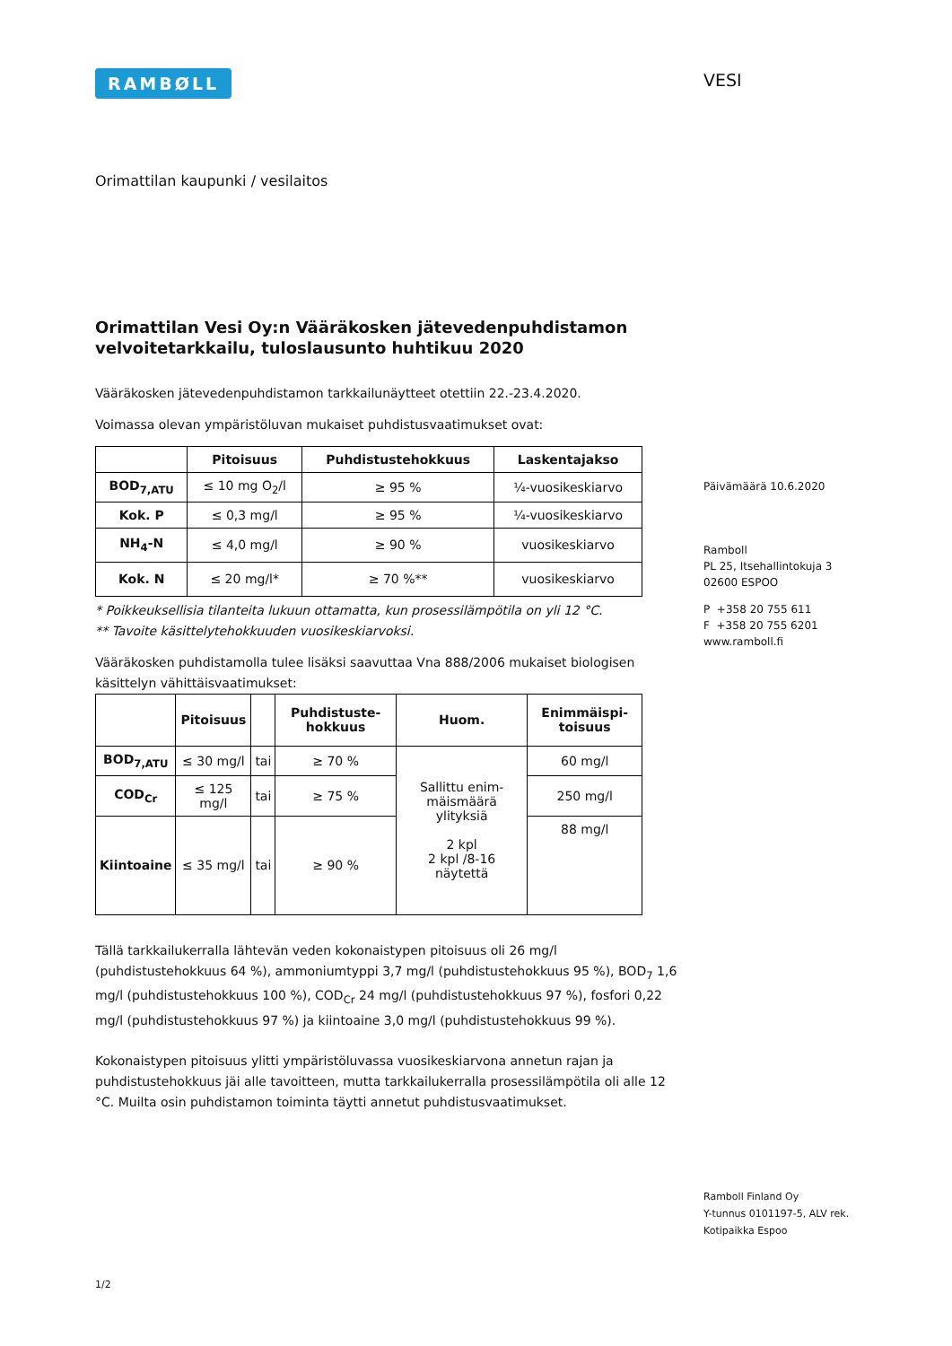RAMBØLL
Orimattilan kaupunki / vesilaitos
Orimattilan Vesi Oy:n Vääräkosken jätevedenpuhdistamon velvoitetarkkailu, tuloslausunto huhtikuu 2020
Vääräkosken jätevedenpuhdistamon tarkkailunäytteet otettiin 22.-23.4.2020.
Voimassa olevan ympäristöluvan mukaiset puhdistusvaatimukset ovat:
| | Pitoisuus | Puhdistustehokkuus | Laskentajakso |
| --- | --- | --- | --- |
| BOD<sub>7,ATU</sub> | ≤ 10 mg O<sub>2</sub>/l | ≥ 95 % | ¼-vuosikeskiarvo |
| Kok. P | ≤ 0,3 mg/l | ≥ 95 % | ¼-vuosikeskiarvo |
| NH<sub>4</sub>-N | ≤ 4,0 mg/l | ≥ 90 % | vuosikeskiarvo |
| Kok. N | ≤ 20 mg/l* | ≥ 70 %** | vuosikeskiarvo |
* Poikkeuksellisia tilanteita lukuun ottamatta, kun prosessilämpötila on yli 12 °C.
** Tavoite käsittelytehokkuuden vuosikeskiarvoksi.
Vääräkosken puhdistamolla tulee lisäksi saavuttaa Vna 888/2006 mukaiset biologisen käsittelyn vähittäisvaatimukset:
| | Pitoisuus | | Puhdistuste-hokkuus | Huom. | Enimmäispi-toisuus |
| --- | --- | --- | --- | --- | --- |
| BOD<sub>7,ATU</sub> | ≤ 30 mg/l | tai | ≥ 70 % | Sallittu enim-mäismäärä ylityksiä 2 kpl 2 kpl /8-16 näytettä | 60 mg/l |
| COD<sub>Cr</sub> | ≤ 125 mg/l | tai | ≥ 75 % | | 250 mg/l |
| Kiintoaine | ≤ 35 mg/l | tai | ≥ 90 % | | 88 mg/l |
Tällä tarkkailukerralla lähtevän veden kokonaistypen pitoisuus oli 26 mg/l (puhdistustehokkuus 64 %), ammoniumtyppi 3,7 mg/l (puhdistustehokkuus 95 %), BOD<sub>7</sub> 1,6 mg/l (puhdistustehokkuus 100 %), COD<sub>Cr</sub> 24 mg/l (puhdistustehokkuus 97 %), fosfori 0,22 mg/l (puhdistustehokkuus 97 %) ja kiintoaine 3,0 mg/l (puhdistustehokkuus 99 %).
Kokonaistypen pitoisuus ylitti ympäristöluvassa vuosikeskiarvona annetun rajan ja puhdistustehokkuus jäi alle tavoitteen, mutta tarkkailukerralla prosessilämpötila oli alle 12 °C. Muilta osin puhdistamon toiminta täytti annetut puhdistusvaatimukset.
1/2
VESI
Päivämäärä 10.6.2020
Ramboll
PL 25, Itsehallintokuja 3
02600 ESPOO
P +358 20 755 611
F +358 20 755 6201
www.ramboll.fi
Ramboll Finland Oy
Y-tunnus 0101197-5, ALV rek.
Kotipaikka Espoo